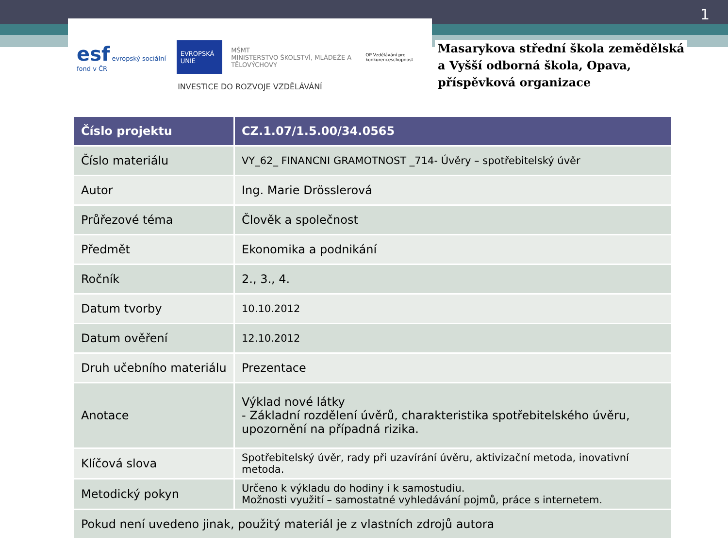1
esf evropský sociální fond v ČR EVROPSKÁ UNIE MŠMT
MINISTERSTVO ŠKOLSTVÍ, MLÁDEŽE A TĚLOVÝCHOVY OP Vzdělávání pro konkurenceschopnost
INVESTICE DO ROZVOJE VZDĚLÁVÁNÍ
Masarykova střední škola zemědělská
a Vyšší odborná škola, Opava,
příspěvková organizace
| Číslo projektu | CZ.1.07/1.5.00/34.0565 |
| --- | --- |
| Číslo materiálu | VY_62_ FINANCNI GRAMOTNOST _714- Úvěry – spotřebitelský úvěr |
| Autor | Ing. Marie Drösslerová |
| Průřezové téma | Člověk a společnost |
| Předmět | Ekonomika a podnikání |
| Ročník | 2., 3., 4. |
| Datum tvorby | 10.10.2012 |
| Datum ověření | 12.10.2012 |
| Druh učebního materiálu | Prezentace |
| Anotace | Výklad nové látky - Základní rozdělení úvěrů, charakteristika spotřebitelského úvěru, upozornění na případná rizika. |
| Klíčová slova | Spotřebitelský úvěr, rady při uzavírání úvěru, aktivizační metoda, inovativní metoda. |
| Metodický pokyn | Určeno k výkladu do hodiny i k samostudiu. Možnosti využití – samostatné vyhledávání pojmů, práce s internetem. |
| Pokud není uvedeno jinak, použitý materiál je z vlastních zdrojů autora | |